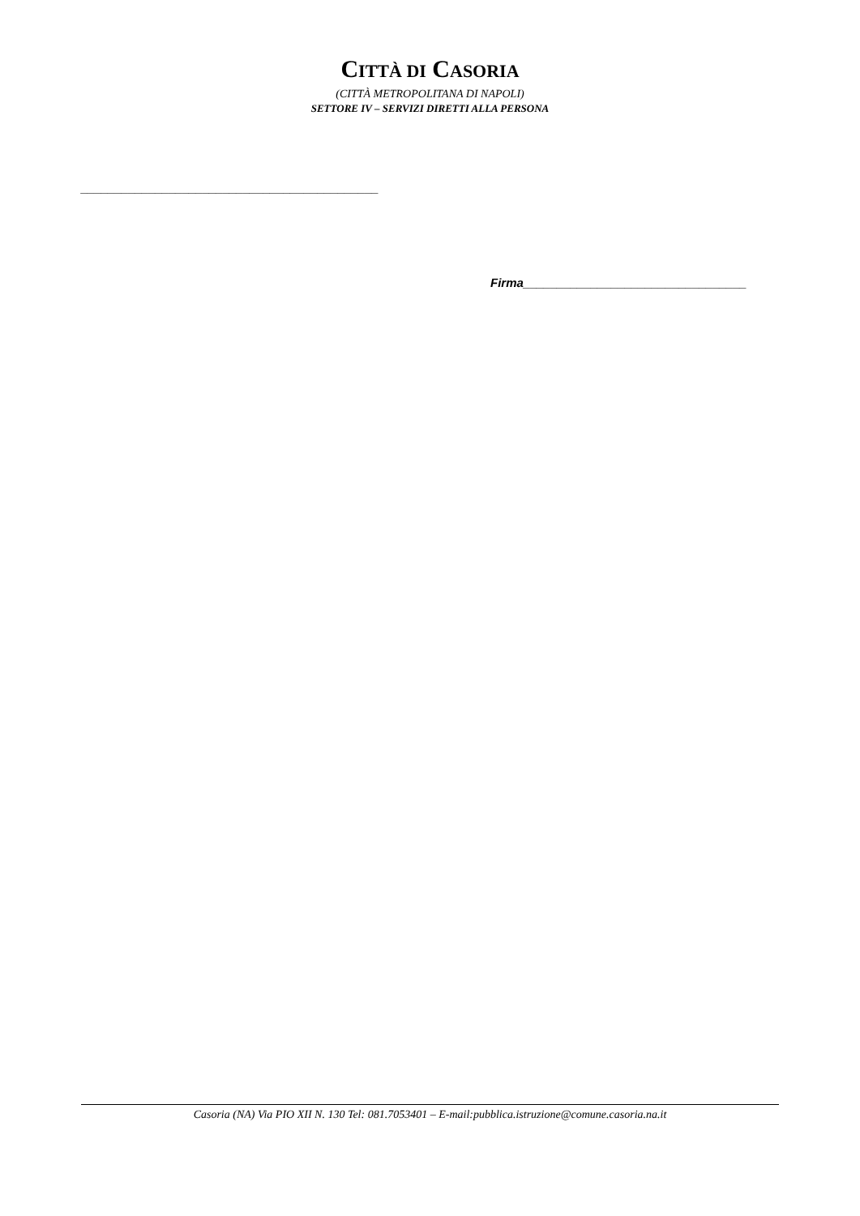CITTÀ DI CASORIA
(CITTÀ METROPOLITANA DI NAPOLI)
SETTORE IV – SERVIZI DIRETTI ALLA PERSONA
____________________________________________
Firma_________________________________
Casoria (NA) Via PIO XII N. 130 Tel: 081.7053401 – E-mail:pubblica.istruzione@comune.casoria.na.it